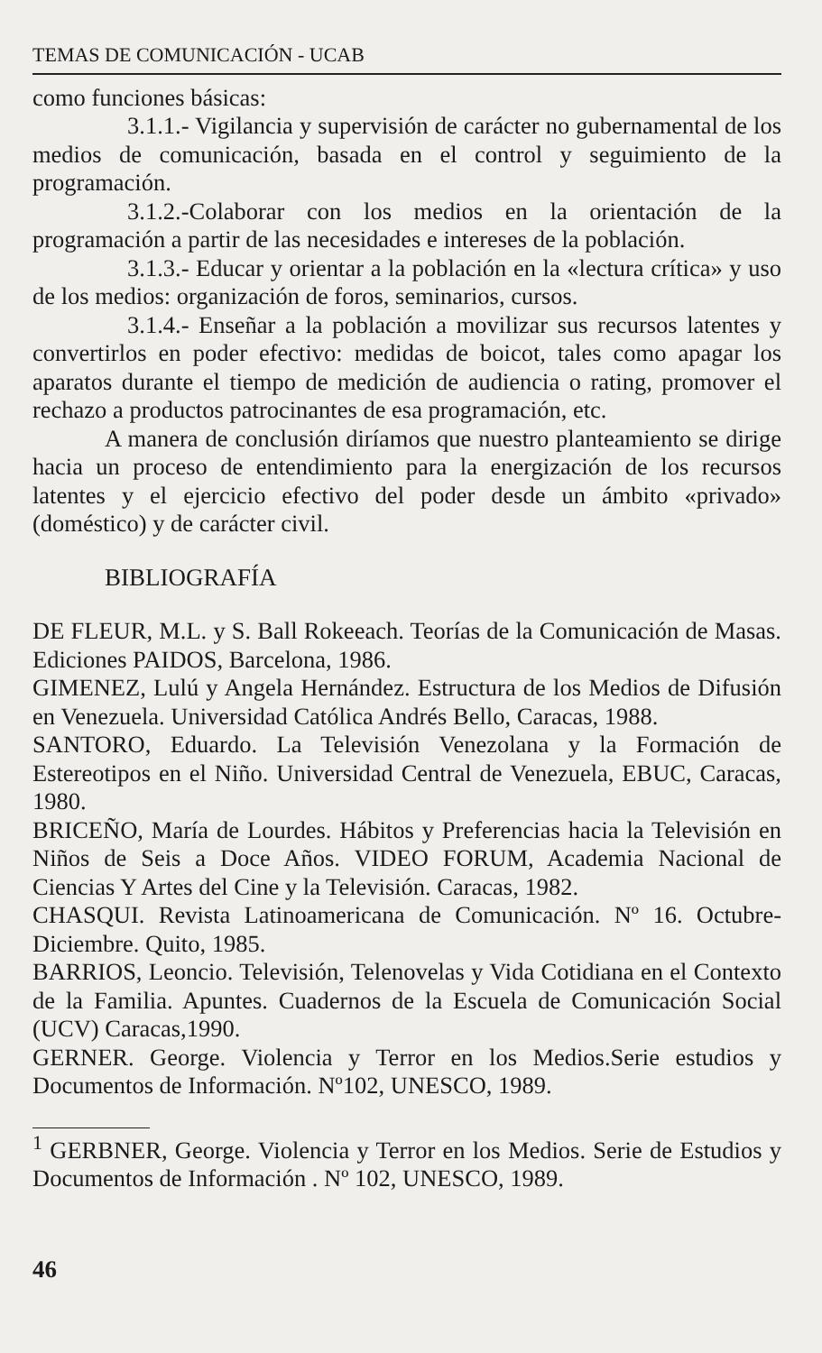TEMAS DE COMUNICACIÓN - UCAB
como funciones básicas:
3.1.1.- Vigilancia y supervisión de carácter no gubernamental de los medios de comunicación, basada en el control y seguimiento de la programación.
3.1.2.-Colaborar con los medios en la orientación de la programación a partir de las necesidades e intereses de la población.
3.1.3.- Educar y orientar a la población en la «lectura crítica» y uso de los medios: organización de foros, seminarios, cursos.
3.1.4.- Enseñar a la población a movilizar sus recursos latentes y convertirlos en poder efectivo: medidas de boicot, tales como apagar los aparatos durante el tiempo de medición de audiencia o rating, promover el rechazo a productos patrocinantes de esa programación, etc.
A manera de conclusión diríamos que nuestro planteamiento se dirige hacia un proceso de entendimiento para la energización de los recursos latentes y el ejercicio efectivo del poder desde un ámbito «privado» (doméstico) y de carácter civil.
BIBLIOGRAFÍA
DE FLEUR, M.L. y S. Ball Rokeeach. Teorías de la Comunicación de Masas. Ediciones PAIDOS, Barcelona, 1986.
GIMENEZ, Lulú y Angela Hernández. Estructura de los Medios de Difusión en Venezuela. Universidad Católica Andrés Bello, Caracas, 1988.
SANTORO, Eduardo. La Televisión Venezolana y la Formación de Estereotipos en el Niño. Universidad Central de Venezuela, EBUC, Caracas, 1980.
BRICEÑO, María de Lourdes. Hábitos y Preferencias hacia la Televisión en Niños de Seis a Doce Años. VIDEO FORUM, Academia Nacional de Ciencias Y Artes del Cine y la Televisión. Caracas, 1982.
CHASQUI. Revista Latinoamericana de Comunicación. Nº 16. Octubre-Diciembre. Quito, 1985.
BARRIOS, Leoncio. Televisión, Telenovelas y Vida Cotidiana en el Contexto de la Familia. Apuntes. Cuadernos de la Escuela de Comunicación Social (UCV) Caracas,1990.
GERNER. George. Violencia y Terror en los Medios.Serie estudios y Documentos de Información. Nº102, UNESCO, 1989.
<sup>1</sup> GERBNER, George. Violencia y Terror en los Medios. Serie de Estudios y Documentos de Información . Nº 102, UNESCO, 1989.
46